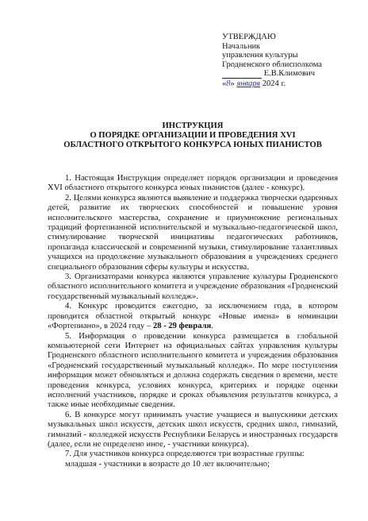УТВЕРЖДАЮ
Начальник
управления культуры
Гродненского облисполкома
Е.В.Климович
«8» января 2024 г.
ИНСТРУКЦИЯ
О ПОРЯДКЕ ОРГАНИЗАЦИИ И ПРОВЕДЕНИЯ XVI
ОБЛАСТНОГО ОТКРЫТОГО КОНКУРСА ЮНЫХ ПИАНИСТОВ
1. Настоящая Инструкция определяет порядок организации и проведения XVI областного открытого конкурса юных пианистов (далее - конкурс).
2. Целями конкурса являются выявление и поддержка творчески одаренных детей, развитие их творческих способностей и повышение уровня исполнительского мастерства, сохранение и приумножение региональных традиций фортепианной исполнительской и музыкально-педагогической школ, стимулирование творческой инициативы педагогических работников, пропаганда классической и современной музыки, стимулирование талантливых учащихся на продолжение музыкального образования в учреждениях среднего специального образования сферы культуры и искусства.
3. Организаторами конкурса являются управление культуры Гродненского областного исполнительного комитета и учреждение образования «Гродненский государственный музыкальный колледж».
4. Конкурс проводится ежегодно, за исключением года, в котором проводится областной открытый конкурс «Новые имена» в номинации «Фортепиано», в 2024 году – 28 - 29 февраля.
5. Информация о проведении конкурса размещается в глобальной компьютерной сети Интернет на официальных сайтах управления культуры Гродненского областного исполнительного комитета и учреждения образования «Гродненский государственный музыкальный колледж». По мере поступления информация может обновляться и должна содержать сведения о времени, месте проведения конкурса, условиях конкурса, критериях и порядке оценки исполнений участников, порядке и сроках объявления результатов конкурса, а также иные необходимые сведения.
6. В конкурсе могут принимать участие учащиеся и выпускники детских музыкальных школ искусств, детских школ искусств, средних школ, гимназий, гимназий - колледжей искусств Республики Беларусь и иностранных государств (далее, если не определено иное, - участники конкурса).
7. Для участников конкурса определяются три возрастные группы:
младшая - участники в возрасте до 10 лет включительно;